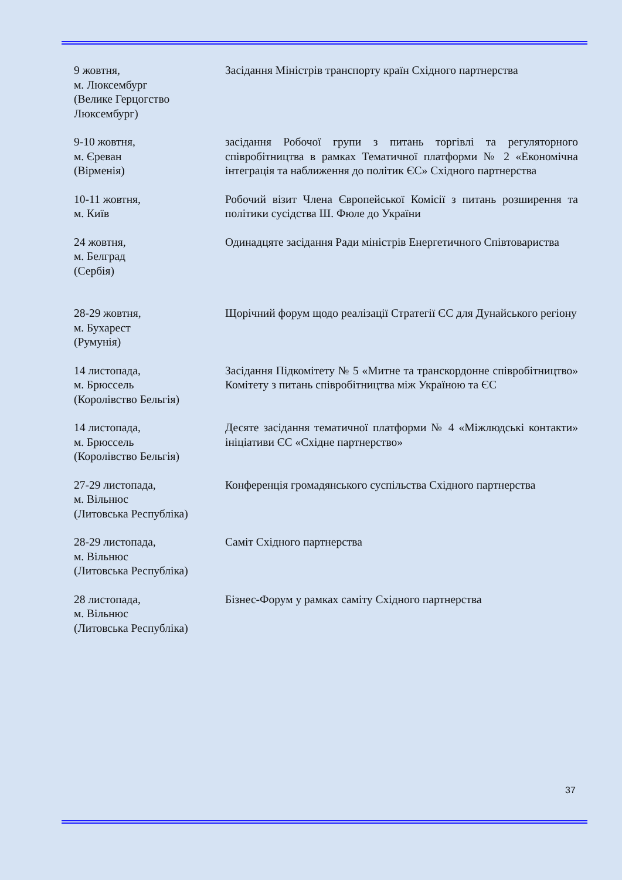| 9 жовтня, м. Люксембург (Велике Герцогство Люксембург) | Засідання Міністрів транспорту країн Східного партнерства |
| 9-10 жовтня, м. Єреван (Вірменія) | засідання Робочої групи з питань торгівлі та регуляторного співробітництва в рамках Тематичної платформи № 2 «Економічна інтеграція та наближення до політик ЄС» Східного партнерства |
| 10-11 жовтня, м. Київ | Робочий візит Члена Європейської Комісії з питань розширення та політики сусідства Ш. Фюле до України |
| 24 жовтня, м. Белград (Сербія) | Одинадцяте засідання Ради міністрів Енергетичного Співтовариства |
| 28-29 жовтня, м. Бухарест (Румунія) | Щорічний форум щодо реалізації Стратегії ЄС для Дунайського регіону |
| 14 листопада, м. Брюссель (Королівство Бельгія) | Засідання Підкомітету № 5 «Митне та транскордонне співробітництво» Комітету з питань співробітництва між Україною та ЄС |
| 14 листопада, м. Брюссель (Королівство Бельгія) | Десяте засідання тематичної платформи № 4 «Міжлюдські контакти» ініціативи ЄС «Східне партнерство» |
| 27-29 листопада, м. Вільнюс (Литовська Республіка) | Конференція громадянського суспільства Східного партнерства |
| 28-29 листопада, м. Вільнюс (Литовська Республіка) | Саміт Східного партнерства |
| 28 листопада, м. Вільнюс (Литовська Республіка) | Бізнес-Форум у рамках саміту Східного партнерства |
37